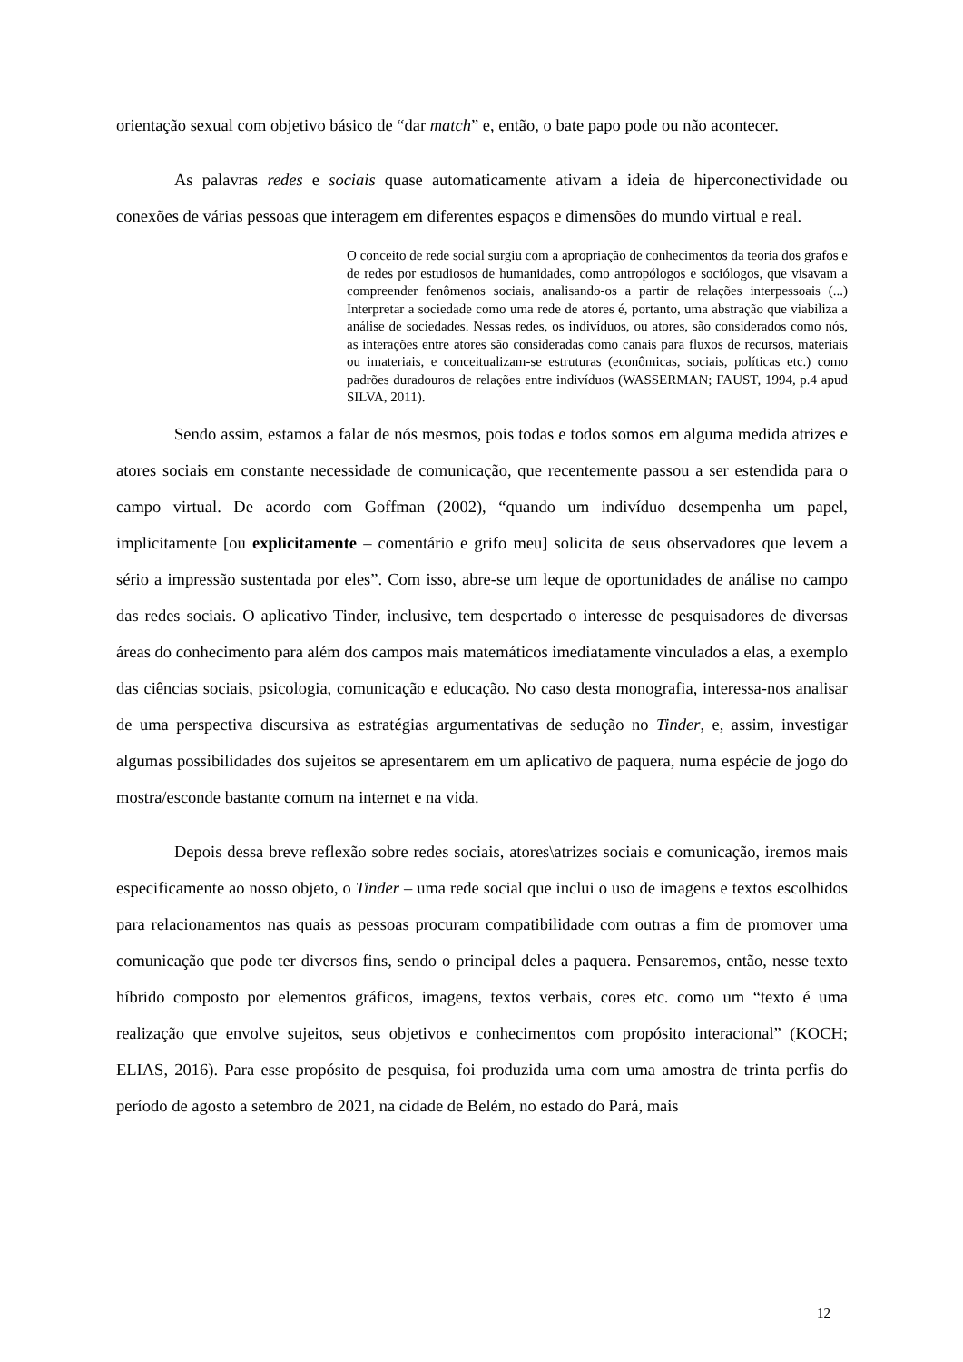orientação sexual com objetivo básico de “dar match” e, então, o bate papo pode ou não acontecer.
As palavras redes e sociais quase automaticamente ativam a ideia de hiperconectividade ou conexões de várias pessoas que interagem em diferentes espaços e dimensões do mundo virtual e real.
O conceito de rede social surgiu com a apropriação de conhecimentos da teoria dos grafos e de redes por estudiosos de humanidades, como antropólogos e sociólogos, que visavam a compreender fenômenos sociais, analisando-os a partir de relações interpessoais (...) Interpretar a sociedade como uma rede de atores é, portanto, uma abstração que viabiliza a análise de sociedades. Nessas redes, os indivíduos, ou atores, são considerados como nós, as interações entre atores são consideradas como canais para fluxos de recursos, materiais ou imateriais, e conceitualizam-se estruturas (econômicas, sociais, políticas etc.) como padrões duradouros de relações entre indivíduos (WASSERMAN; FAUST, 1994, p.4 apud SILVA, 2011).
Sendo assim, estamos a falar de nós mesmos, pois todas e todos somos em alguma medida atrizes e atores sociais em constante necessidade de comunicação, que recentemente passou a ser estendida para o campo virtual. De acordo com Goffman (2002), “quando um indivíduo desempenha um papel, implicitamente [ou explicitamente – comentário e grifo meu] solicita de seus observadores que levem a sério a impressão sustentada por eles”. Com isso, abre-se um leque de oportunidades de análise no campo das redes sociais. O aplicativo Tinder, inclusive, tem despertado o interesse de pesquisadores de diversas áreas do conhecimento para além dos campos mais matemáticos imediatamente vinculados a elas, a exemplo das ciências sociais, psicologia, comunicação e educação. No caso desta monografia, interessa-nos analisar de uma perspectiva discursiva as estratégias argumentativas de sedução no Tinder, e, assim, investigar algumas possibilidades dos sujeitos se apresentarem em um aplicativo de paquera, numa espécie de jogo do mostra/esconde bastante comum na internet e na vida.
Depois dessa breve reflexão sobre redes sociais, atores\atrizes sociais e comunicação, iremos mais especificamente ao nosso objeto, o Tinder – uma rede social que inclui o uso de imagens e textos escolhidos para relacionamentos nas quais as pessoas procuram compatibilidade com outras a fim de promover uma comunicação que pode ter diversos fins, sendo o principal deles a paquera. Pensaremos, então, nesse texto híbrido composto por elementos gráficos, imagens, textos verbais, cores etc. como um “texto é uma realização que envolve sujeitos, seus objetivos e conhecimentos com propósito interacional” (KOCH; ELIAS, 2016). Para esse propósito de pesquisa, foi produzida uma com uma amostra de trinta perfis do período de agosto a setembro de 2021, na cidade de Belém, no estado do Pará, mais
12